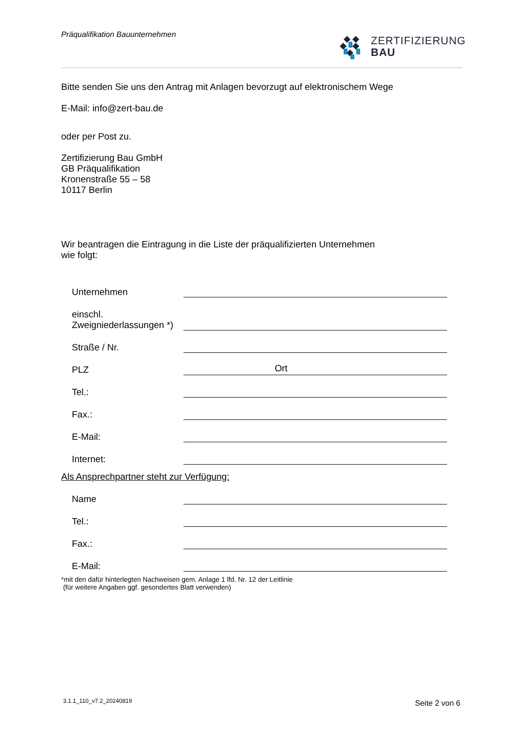Präqualifikation Bauunternehmen
ZERTIFIZIERUNG
BAU
Bitte senden Sie uns den Antrag mit Anlagen bevorzugt auf elektronischem Wege
E-Mail: info@zert-bau.de
oder per Post zu.
Zertifizierung Bau GmbH
GB Präqualifikation
Kronenstraße 55 – 58
10117 Berlin
Wir beantragen die Eintragung in die Liste der präqualifizierten Unternehmen
wie folgt:
Unternehmen
einschl.
Zweigniederlassungen *)
Straße / Nr.
PLZ Ort
Tel.:
Fax.:
E-Mail:
Internet:
Als Ansprechpartner steht zur Verfügung:
Name
Tel.:
Fax.:
E-Mail:
*mit den dafür hinterlegten Nachweisen gem. Anlage 1 lfd. Nr. 12 der Leitlinie
(für weitere Angaben ggf. gesondertes Blatt verwenden)
3.1.1_110_v7.2_20240819 Seite 2 von 6